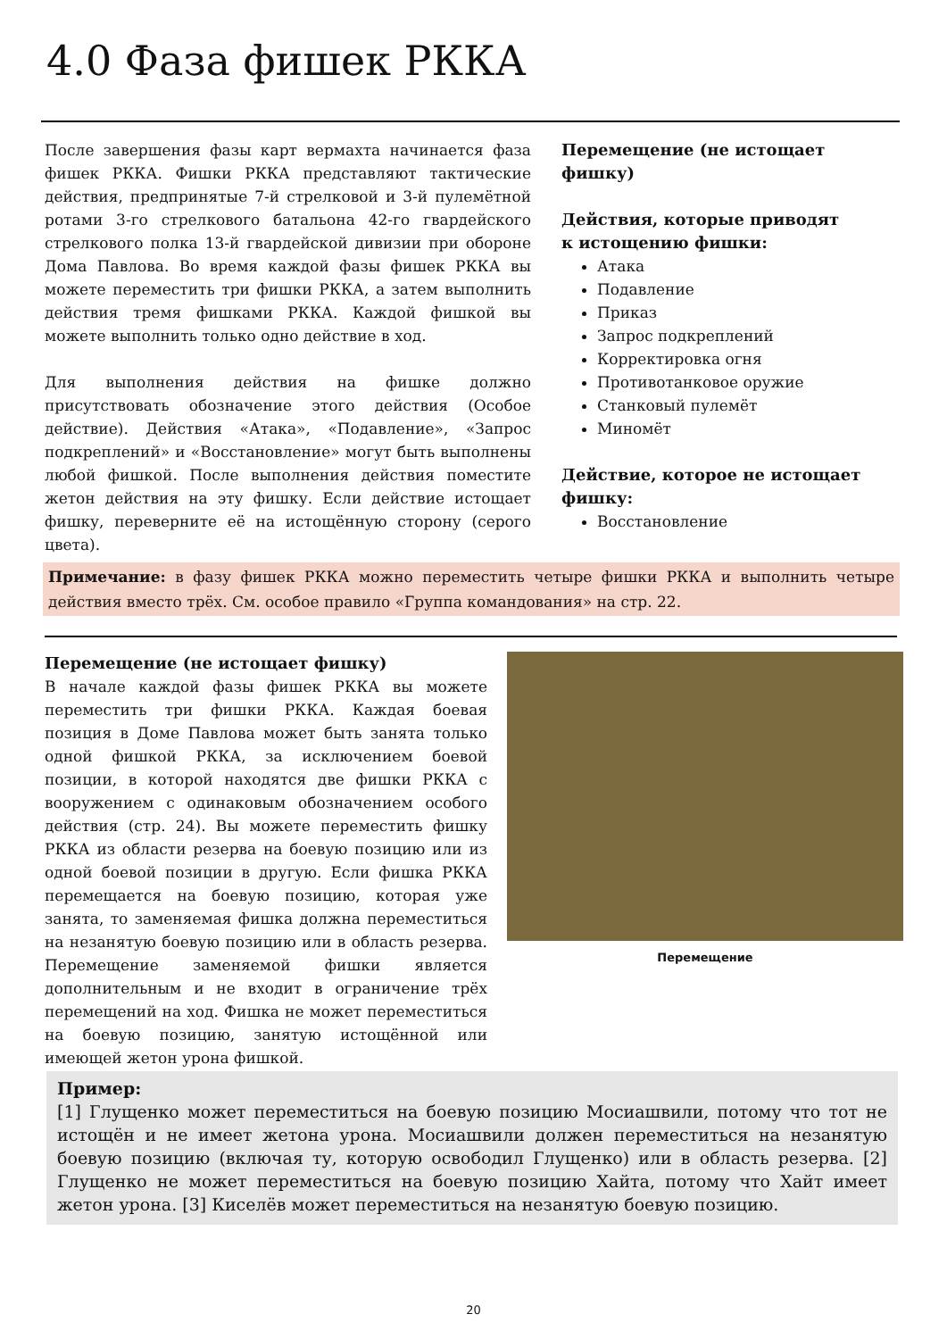4.0 Фаза фишек РККА
После завершения фазы карт вермахта начинается фаза фишек РККА. Фишки РККА представляют тактические действия, предпринятые 7-й стрелковой и 3-й пулемётной ротами 3-го стрелкового батальона 42-го гвардейского стрелкового полка 13-й гвардейской дивизии при обороне Дома Павлова. Во время каждой фазы фишек РККА вы можете переместить три фишки РККА, а затем выполнить действия тремя фишками РККА. Каждой фишкой вы можете выполнить только одно действие в ход.
Для выполнения действия на фишке должно присутствовать обозначение этого действия (Особое действие). Действия «Атака», «Подавление», «Запрос подкреплений» и «Восстановление» могут быть выполнены любой фишкой. После выполнения действия поместите жетон действия на эту фишку. Если действие истощает фишку, переверните её на истощённую сторону (серого цвета).
Перемещение (не истощает фишку)
Действия, которые приводят
к истощению фишки:
Атака
Подавление
Приказ
Запрос подкреплений
Корректировка огня
Противотанковое оружие
Станковый пулемёт
Миномёт
Действие, которое не истощает фишку:
Восстановление
Примечание: в фазу фишек РККА можно переместить четыре фишки РККА и выполнить четыре действия вместо трёх. См. особое правило «Группа командования» на стр. 22.
Перемещение (не истощает фишку)
В начале каждой фазы фишек РККА вы можете переместить три фишки РККА. Каждая боевая позиция в Доме Павлова может быть занята только одной фишкой РККА, за исключением боевой позиции, в которой находятся две фишки РККА с вооружением с одинаковым обозначением особого действия (стр. 24). Вы можете переместить фишку РККА из области резерва на боевую позицию или из одной боевой позиции в другую. Если фишка РККА перемещается на боевую позицию, которая уже занята, то заменяемая фишка должна переместиться на незанятую боевую позицию или в область резерва. Перемещение заменяемой фишки является дополнительным и не входит в ограничение трёх перемещений на ход. Фишка не может переместиться на боевую позицию, занятую истощённой или имеющей жетон урона фишкой.
Перемещение
Пример:
[1] Глущенко может переместиться на боевую позицию Мосиашвили, потому что тот не истощён и не имеет жетона урона. Мосиашвили должен переместиться на незанятую боевую позицию (включая ту, которую освободил Глущенко) или в область резерва. [2] Глущенко не может переместиться на боевую позицию Хайта, потому что Хайт имеет жетон урона. [3] Киселёв может переместиться на незанятую боевую позицию.
20